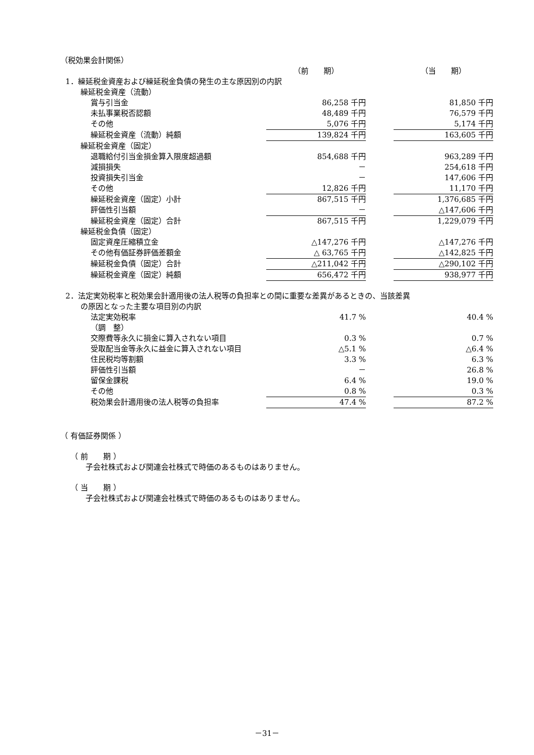（税効果会計関係）
| | （前 期） | | （当 期） |
| 1．繰延税金資産および繰延税金負債の発生の主な原因別の内訳 | | | |
| 繰延税金資産（流動） | | | |
| 賞与引当金 | 86,258 千円 | | 81,850 千円 |
| 未払事業税否認額 | 48,489 千円 | | 76,579 千円 |
| その他 | 5,076 千円 | | 5,174 千円 |
| 繰延税金資産（流動）純額 | 139,824 千円 | | 163,605 千円 |
| 繰延税金資産（固定） | | | |
| 退職給付引当金損金算入限度超過額 | 854,688 千円 | | 963,289 千円 |
| 減損損失 | － | | 254,618 千円 |
| 投資損失引当金 | － | | 147,606 千円 |
| その他 | 12,826 千円 | | 11,170 千円 |
| 繰延税金資産（固定）小計 | 867,515 千円 | | 1,376,685 千円 |
| 評価性引当額 | － | | △147,606 千円 |
| 繰延税金資産（固定）合計 | 867,515 千円 | | 1,229,079 千円 |
| 繰延税金負債（固定） | | | |
| 固定資産圧縮積立金 | △147,276 千円 | | △147,276 千円 |
| その他有価証券評価差額金 | △ 63,765 千円 | | △142,825 千円 |
| 繰延税金負債（固定）合計 | △211,042 千円 | | △290,102 千円 |
| 繰延税金資産（固定）純額 | 656,472 千円 | | 938,977 千円 |
2．法定実効税率と税効果会計適用後の法人税等の負担率との間に重要な差異があるときの、当該差異
の原因となった主要な項目別の内訳
| 法定実効税率 | 41.7 % | | 40.4 % |
| （調 整） | | | |
| 交際費等永久に損金に算入されない項目 | 0.3 % | | 0.7 % |
| 受取配当金等永久に益金に算入されない項目 | △5.1 % | | △6.4 % |
| 住民税均等割額 | 3.3 % | | 6.3 % |
| 評価性引当額 | － | | 26.8 % |
| 留保金課税 | 6.4 % | | 19.0 % |
| その他 | 0.8 % | | 0.3 % |
| 税効果会計適用後の法人税等の負担率 | 47.4 % | | 87.2 % |
（ 有価証券関係 ）
（ 前　　期 ）
子会社株式および関連会社株式で時価のあるものはありません。
（ 当　　期 ）
子会社株式および関連会社株式で時価のあるものはありません。
－31－